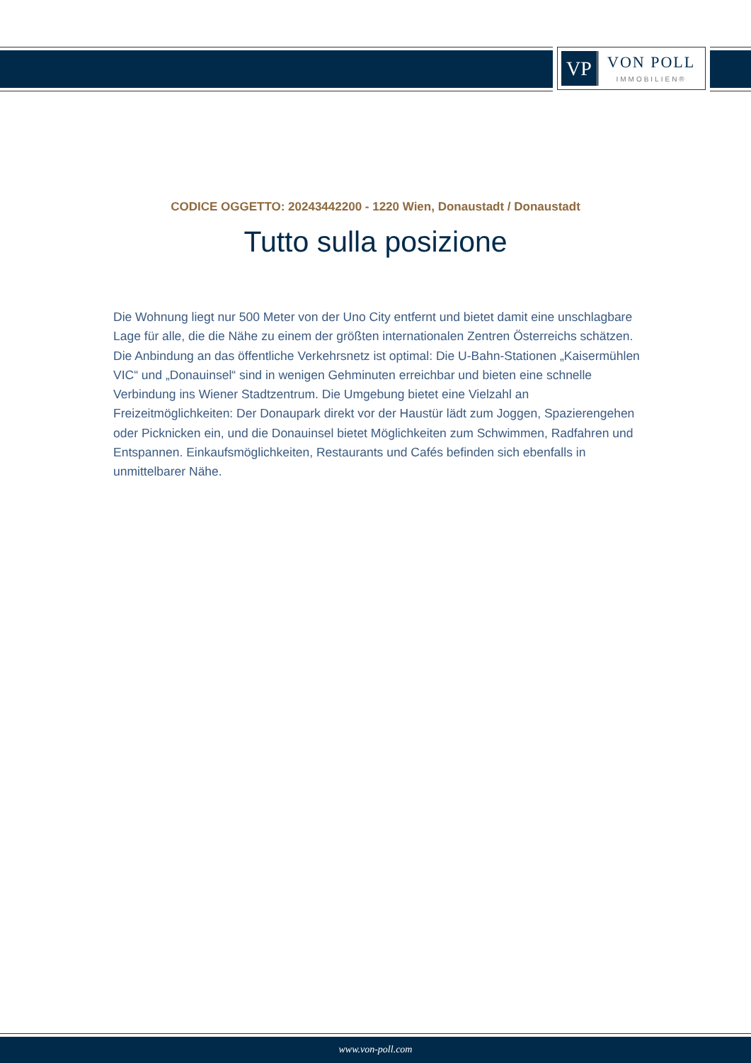VP
VON POLL
IMMOBILIEN®
CODICE OGGETTO: 20243442200 - 1220 Wien, Donaustadt / Donaustadt
Tutto sulla posizione
Die Wohnung liegt nur 500 Meter von der Uno City entfernt und bietet damit eine unschlagbare Lage für alle, die die Nähe zu einem der größten internationalen Zentren Österreichs schätzen. Die Anbindung an das öffentliche Verkehrsnetz ist optimal: Die U-Bahn-Stationen „Kaisermühlen VIC“ und „Donauinsel“ sind in wenigen Gehminuten erreichbar und bieten eine schnelle Verbindung ins Wiener Stadtzentrum. Die Umgebung bietet eine Vielzahl an Freizeitmöglichkeiten: Der Donaupark direkt vor der Haustür lädt zum Joggen, Spazierengehen oder Picknicken ein, und die Donauinsel bietet Möglichkeiten zum Schwimmen, Radfahren und Entspannen. Einkaufsmöglichkeiten, Restaurants und Cafés befinden sich ebenfalls in unmittelbarer Nähe.
www.von-poll.com